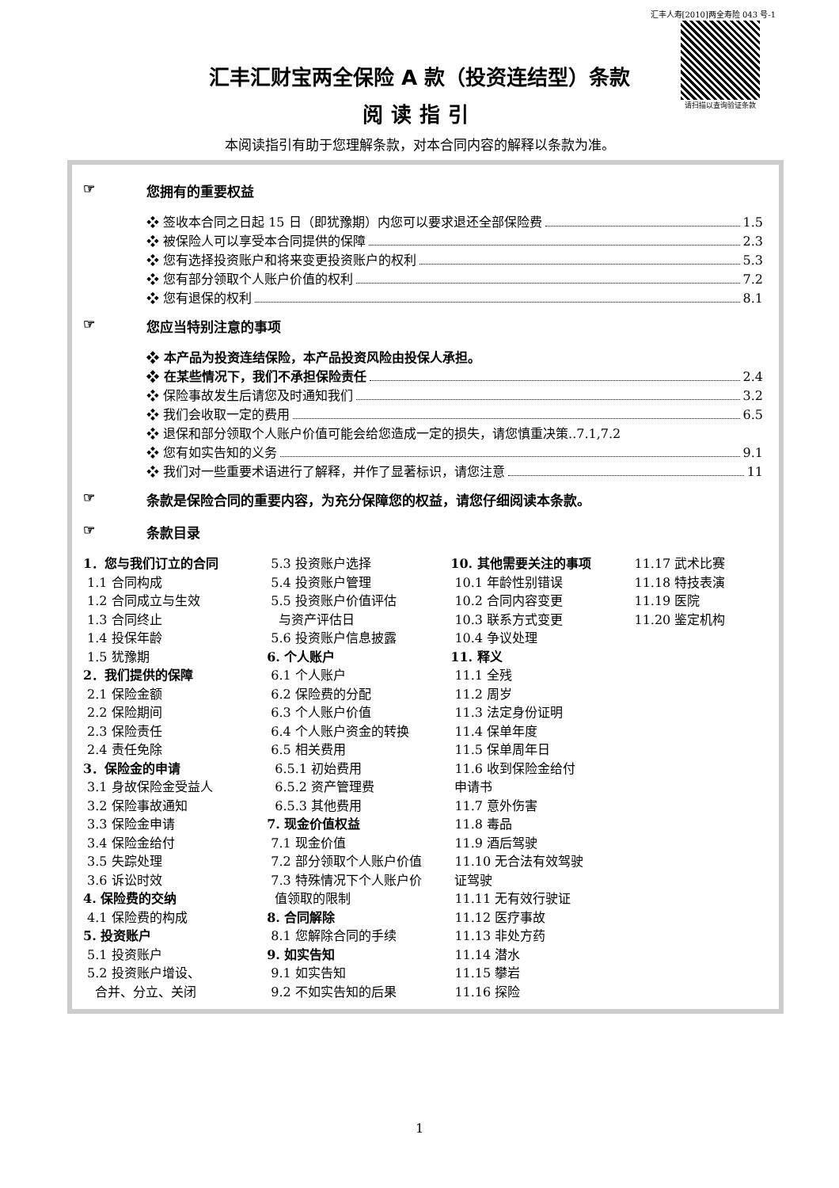汇丰人寿[2010]两全寿险 043 号-1
请扫描以查询验证条款
汇丰汇财宝两全保险 A 款（投资连结型）条款
阅读指引
本阅读指引有助于您理解条款，对本合同内容的解释以条款为准。
☞ 您拥有的重要权益
❖ 签收本合同之日起 15 日（即犹豫期）内您可以要求退还全部保险费 1.5
❖ 被保险人可以享受本合同提供的保障 2.3
❖ 您有选择投资账户和将来变更投资账户的权利 5.3
❖ 您有部分领取个人账户价值的权利 7.2
❖ 您有退保的权利 8.1
☞ 您应当特别注意的事项
❖ 本产品为投资连结保险，本产品投资风险由投保人承担。
❖ 在某些情况下，我们不承担保险责任 2.4
❖ 保险事故发生后请您及时通知我们 3.2
❖ 我们会收取一定的费用 6.5
❖ 退保和部分领取个人账户价值可能会给您造成一定的损失，请您慎重决策..7.1,7.2
❖ 您有如实告知的义务 9.1
❖ 我们对一些重要术语进行了解释，并作了显著标识，请您注意 11
☞ 条款是保险合同的重要内容，为充分保障您的权益，请您仔细阅读本条款。
☞ 条款目录
1．您与我们订立的合同
1.1 合同构成
1.2 合同成立与生效
1.3 合同终止
1.4 投保年龄
1.5 犹豫期
2．我们提供的保障
2.1 保险金额
2.2 保险期间
2.3 保险责任
2.4 责任免除
3．保险金的申请
3.1 身故保险金受益人
3.2 保险事故通知
3.3 保险金申请
3.4 保险金给付
3.5 失踪处理
3.6 诉讼时效
4. 保险费的交纳
4.1 保险费的构成
5. 投资账户
5.1 投资账户
5.2 投资账户增设、
合并、分立、关闭
5.3 投资账户选择
5.4 投资账户管理
5.5 投资账户价值评估
与资产评估日
5.6 投资账户信息披露
6. 个人账户
6.1 个人账户
6.2 保险费的分配
6.3 个人账户价值
6.4 个人账户资金的转换
6.5 相关费用
6.5.1 初始费用
6.5.2 资产管理费
6.5.3 其他费用
7. 现金价值权益
7.1 现金价值
7.2 部分领取个人账户价值
7.3 特殊情况下个人账户价
值领取的限制
8. 合同解除
8.1 您解除合同的手续
9. 如实告知
9.1 如实告知
9.2 不如实告知的后果
10. 其他需要关注的事项
10.1 年龄性别错误
10.2 合同内容变更
10.3 联系方式变更
10.4 争议处理
11. 释义
11.1 全残
11.2 周岁
11.3 法定身份证明
11.4 保单年度
11.5 保单周年日
11.6 收到保险金给付
申请书
11.7 意外伤害
11.8 毒品
11.9 酒后驾驶
11.10 无合法有效驾驶
证驾驶
11.11 无有效行驶证
11.12 医疗事故
11.13 非处方药
11.14 潜水
11.15 攀岩
11.16 探险
11.17 武术比赛
11.18 特技表演
11.19 医院
11.20 鉴定机构
1